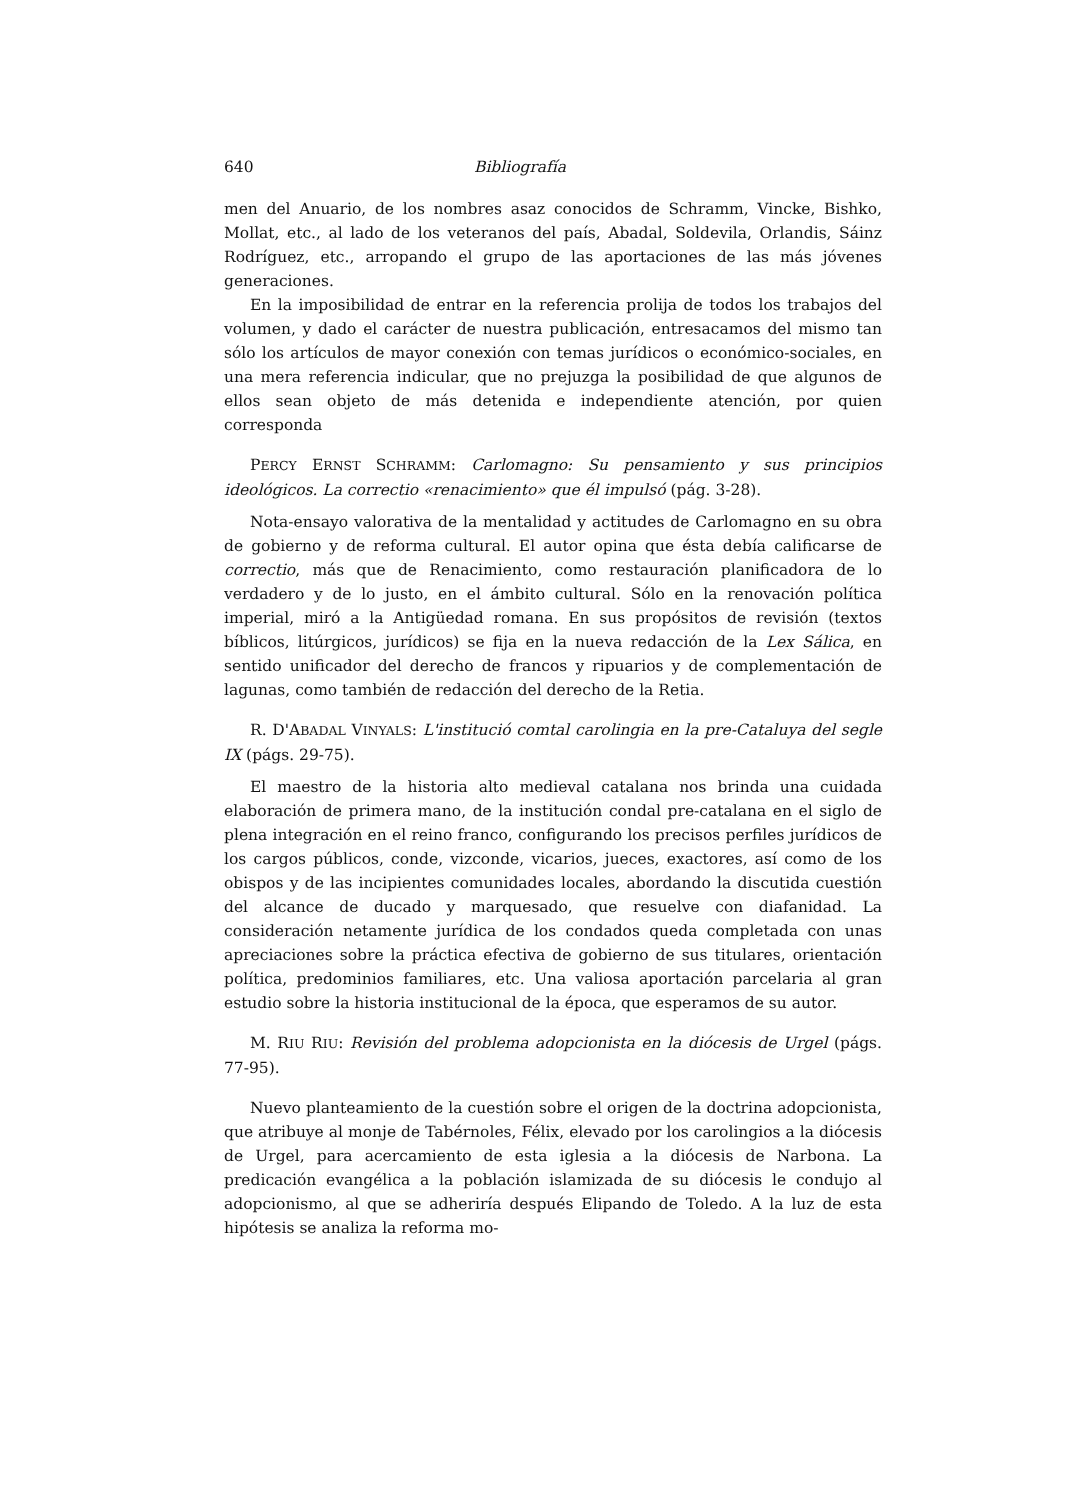640 Bibliografía
men del Anuario, de los nombres asaz conocidos de Schramm, Vincke, Bishko, Mollat, etc., al lado de los veteranos del país, Abadal, Soldevila, Orlandis, Sáinz Rodríguez, etc., arropando el grupo de las aportaciones de las más jóvenes generaciones.
En la imposibilidad de entrar en la referencia prolija de todos los trabajos del volumen, y dado el carácter de nuestra publicación, entresacamos del mismo tan sólo los artículos de mayor conexión con temas jurídicos o económico-sociales, en una mera referencia indicular, que no prejuzga la posibilidad de que algunos de ellos sean objeto de más detenida e independiente atención, por quien corresponda
PERCY ERNST SCHRAMM: Carlomagno: Su pensamiento y sus principios ideológicos. La correctio «renacimiento» que él impulsó (pág. 3-28).
Nota-ensayo valorativa de la mentalidad y actitudes de Carlomagno en su obra de gobierno y de reforma cultural. El autor opina que ésta debía calificarse de correctio, más que de Renacimiento, como restauración planificadora de lo verdadero y de lo justo, en el ámbito cultural. Sólo en la renovación política imperial, miró a la Antigüedad romana. En sus propósitos de revisión (textos bíblicos, litúrgicos, jurídicos) se fija en la nueva redacción de la Lex Sálica, en sentido unificador del derecho de francos y ripuarios y de complementación de lagunas, como también de redacción del derecho de la Retia.
R. D'ABADAL VINYALS: L'institució comtal carolingia en la pre-Cataluya del segle IX (págs. 29-75).
El maestro de la historia alto medieval catalana nos brinda una cuidada elaboración de primera mano, de la institución condal pre-catalana en el siglo de plena integración en el reino franco, configurando los precisos perfiles jurídicos de los cargos públicos, conde, vizconde, vicarios, jueces, exactores, así como de los obispos y de las incipientes comunidades locales, abordando la discutida cuestión del alcance de ducado y marquesado, que resuelve con diafanidad. La consideración netamente jurídica de los condados queda completada con unas apreciaciones sobre la práctica efectiva de gobierno de sus titulares, orientación política, predominios familiares, etc. Una valiosa aportación parcelaria al gran estudio sobre la historia institucional de la época, que esperamos de su autor.
M. RIU RIU: Revisión del problema adopcionista en la diócesis de Urgel (págs. 77-95).
Nuevo planteamiento de la cuestión sobre el origen de la doctrina adopcionista, que atribuye al monje de Tabérnoles, Félix, elevado por los carolingios a la diócesis de Urgel, para acercamiento de esta iglesia a la diócesis de Narbona. La predicación evangélica a la población islamizada de su diócesis le condujo al adopcionismo, al que se adheriría después Elipando de Toledo. A la luz de esta hipótesis se analiza la reforma mo-